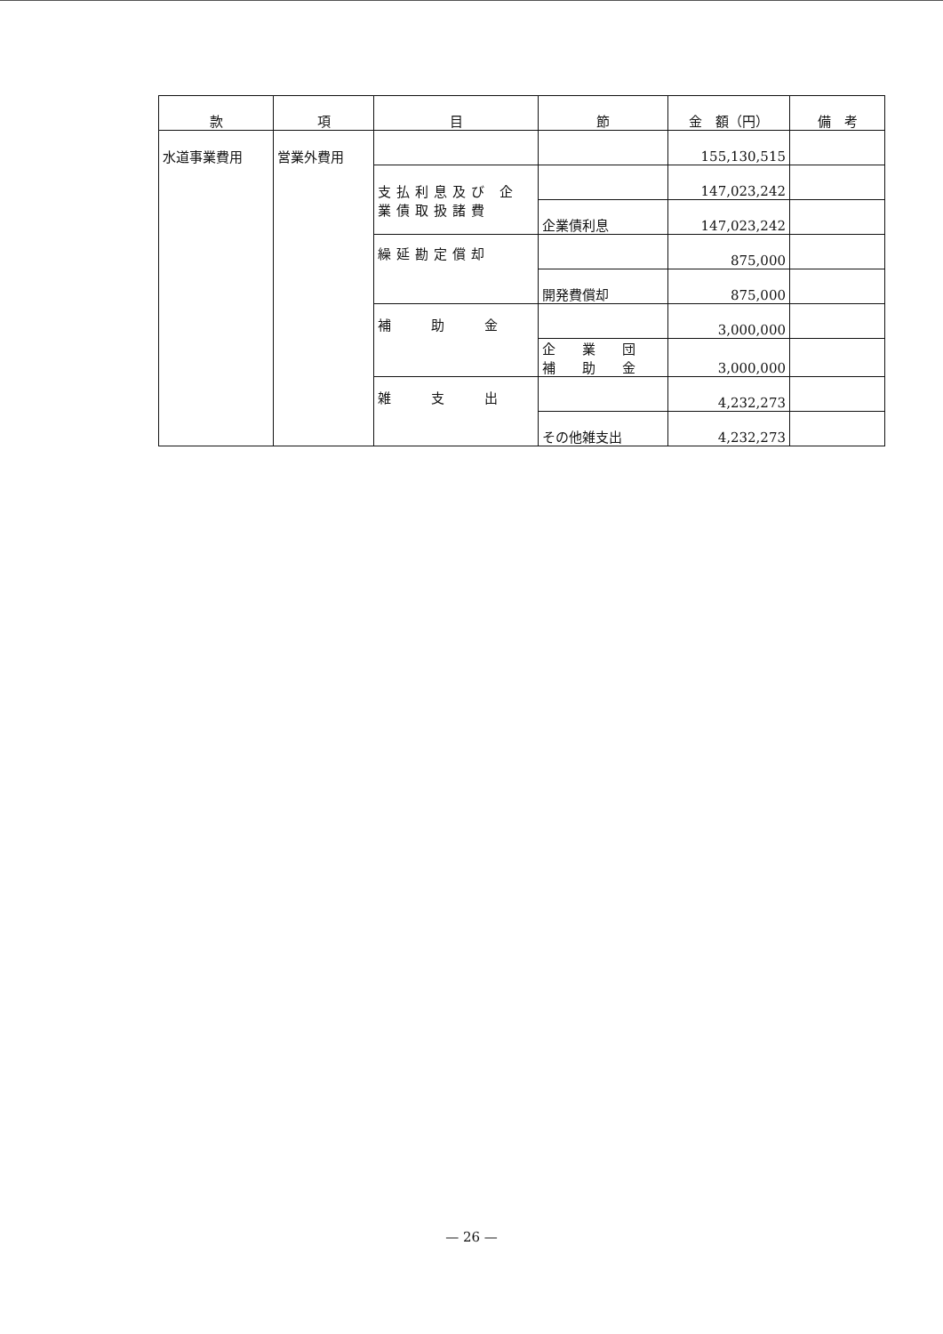| 款 | 項 | 目 | 節 | 金 額（円） | 備 考 |
| --- | --- | --- | --- | --- | --- |
| 水道事業費用 | 営業外費用 | | | 155,130,515 | |
| | | 支払利息及び 企業債取扱諸費 | | 147,023,242 | |
| | | | 企業債利息 | 147,023,242 | |
| | | 繰延勘定償却 | | 875,000 | |
| | | | 開発費償却 | 875,000 | |
| | | 補 助 金 | | 3,000,000 | |
| | | | 企 業 団 補 助 金 | 3,000,000 | |
| | | 雑 支 出 | | 4,232,273 | |
| | | | その他雑支出 | 4,232,273 | |
— 26 —